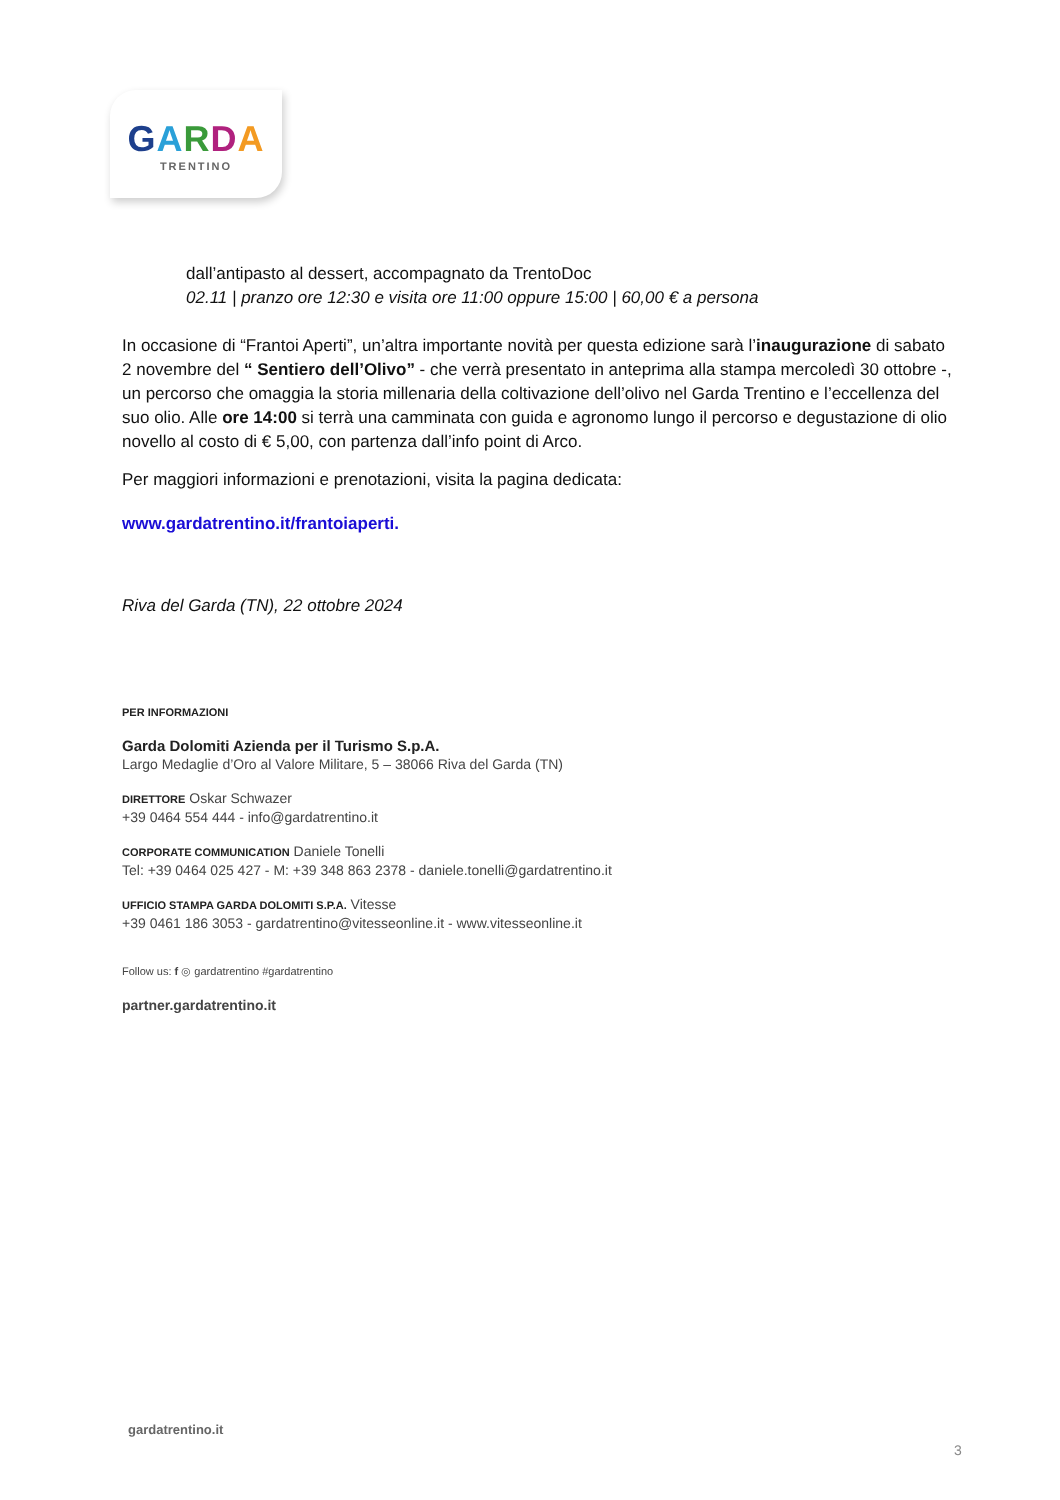GARDA
TRENTINO
dall’antipasto al dessert, accompagnato da TrentoDoc
02.11 | pranzo ore 12:30 e visita ore 11:00 oppure 15:00 | 60,00 € a persona
In occasione di “Frantoi Aperti”, un’altra importante novità per questa edizione sarà l’inaugurazione di sabato 2 novembre del “ Sentiero dell’Olivo” - che verrà presentato in anteprima alla stampa mercoledì 30 ottobre -, un percorso che omaggia la storia millenaria della coltivazione dell’olivo nel Garda Trentino e l’eccellenza del suo olio. Alle ore 14:00 si terrà una camminata con guida e agronomo lungo il percorso e degustazione di olio novello al costo di € 5,00, con partenza dall’info point di Arco.
Per maggiori informazioni e prenotazioni, visita la pagina dedicata:
www.gardatrentino.it/frantoiaperti.
Riva del Garda (TN), 22 ottobre 2024
PER INFORMAZIONI
Garda Dolomiti Azienda per il Turismo S.p.A.
Largo Medaglie d’Oro al Valore Militare, 5 – 38066 Riva del Garda (TN)
DIRETTORE Oskar Schwazer
+39 0464 554 444 - info@gardatrentino.it
CORPORATE COMMUNICATION Daniele Tonelli
Tel: +39 0464 025 427 - M: +39 348 863 2378 - daniele.tonelli@gardatrentino.it
UFFICIO STAMPA GARDA DOLOMITI S.P.A. Vitesse
+39 0461 186 3053 - gardatrentino@vitesseonline.it - www.vitesseonline.it
Follow us: f ◎ gardatrentino #gardatrentino
partner.gardatrentino.it
gardatrentino.it
3